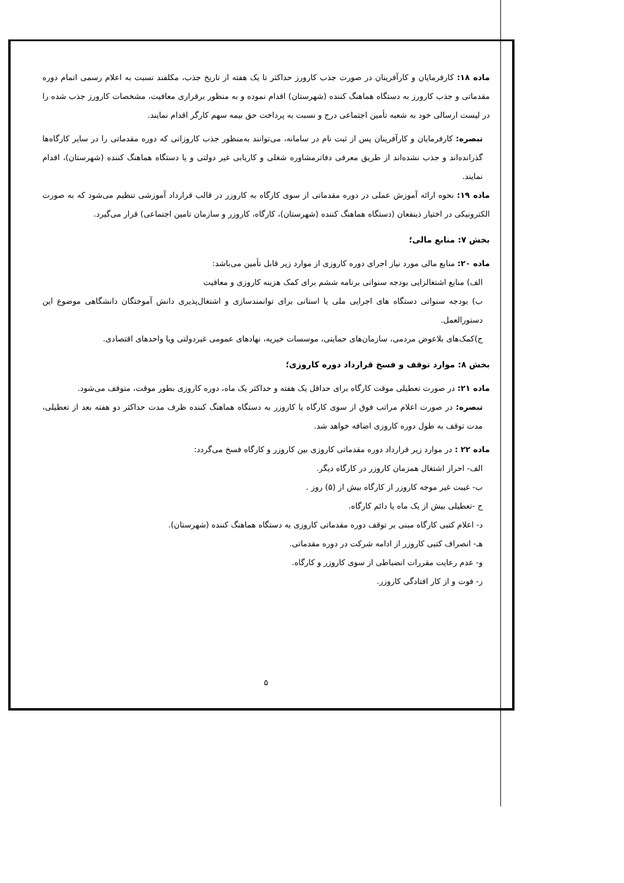ماده ۱۸: کارفرمایان و کارآفرینان در صورت جذب کارورز حداکثر تا یک هفته از تاریخ جذب، مکلفند نسبت به اعلام رسمی اتمام دوره مقدماتی و جذب کارورز به دستگاه هماهنگ کننده (شهرستان) اقدام نموده و به منظور برقراری معافیت، مشخصات کارورز جذب شده را در لیست ارسالی خود به شعبه تأمین اجتماعی درج و نسبت به پرداخت حق بیمه سهم کارگر اقدام نمایند.
تبصره: کارفرمایان و کارآفرینان پس از ثبت نام در سامانه، می‌توانند به‌منظور جذب کاروزانی که دوره مقدماتی را در سایر کارگاه‌ها گذرانده‌اند و جذب نشده‌اند از طریق معرفی دفاترمشاوره شغلی و کاریابی غیر دولتی و یا دستگاه هماهنگ کننده (شهرستان)، اقدام نمایند.
ماده ۱۹: نحوه ارائه آموزش عملی در دوره مقدماتی از سوی کارگاه به کاروزر در قالب قرارداد آموزشی تنظیم می‌شود که به صورت الکترونیکی در اختیار ذینفعان (دستگاه هماهنگ کننده (شهرستان)، کارگاه، کاروزر و سازمان تامین اجتماعی) قرار می‌گیرد.
بخش ۷: منابع مالی؛
ماده ۲۰: منابع مالی مورد نیاز اجرای دوره کاروزی از موارد زیر قابل تأمین می‌باشد:
الف) منابع اشتغالزایی بودجه سنواتی برنامه ششم برای کمک هزینه کاروزی و معافیت
ب) بودجه سنواتی دستگاه های اجرایی ملی یا استانی برای توانمندسازی و اشتغال‌پذیری دانش آموختگان دانشگاهی موضوع این دستورالعمل.
ج)کمک‌های بلاعوض مردمی، سازمان‌های حمایتی، موسسات خیریه، نهادهای عمومی غیردولتی ویا واحدهای اقتصادی.
بخش ۸: موارد توقف و فسخ قرارداد دوره کاروزی؛
ماده ۲۱: در صورت تعطیلی موقت کارگاه برای حداقل یک هفته و حداکثر یک ماه، دوره کاروزی بطور موقت، متوقف می‌شود.
تبصره: در صورت اعلام مراتب فوق از سوی کارگاه یا کاروزر به دستگاه هماهنگ کننده ظرف مدت حداکثر دو هفته بعد از تعطیلی، مدت توقف به طول دوره کاروزی اضافه خواهد شد.
ماده ۲۲ : در موارد زیر قرارداد دوره مقدماتی کاروزی بین کاروزر و کارگاه فسخ می‌گردد:
الف- احراز اشتغال همزمان کاروزر در کارگاه دیگر.
ب- غیبت غیر موجه کاروزر از کارگاه بیش از (۵) روز .
ج -تعطیلی بیش از یک ماه یا دائم کارگاه.
د- اعلام کتبی کارگاه مبنی بر توقف دوره مقدماتی کاروزی به دستگاه هماهنگ کننده (شهرستان).
هـ- انصراف کتبی کاروزر از ادامه شرکت در دوره مقدماتی.
و- عدم رعایت مقررات انضباطی از سوی کاروزر و کارگاه.
ز- فوت و از کار افتادگی کاروزر.
۵